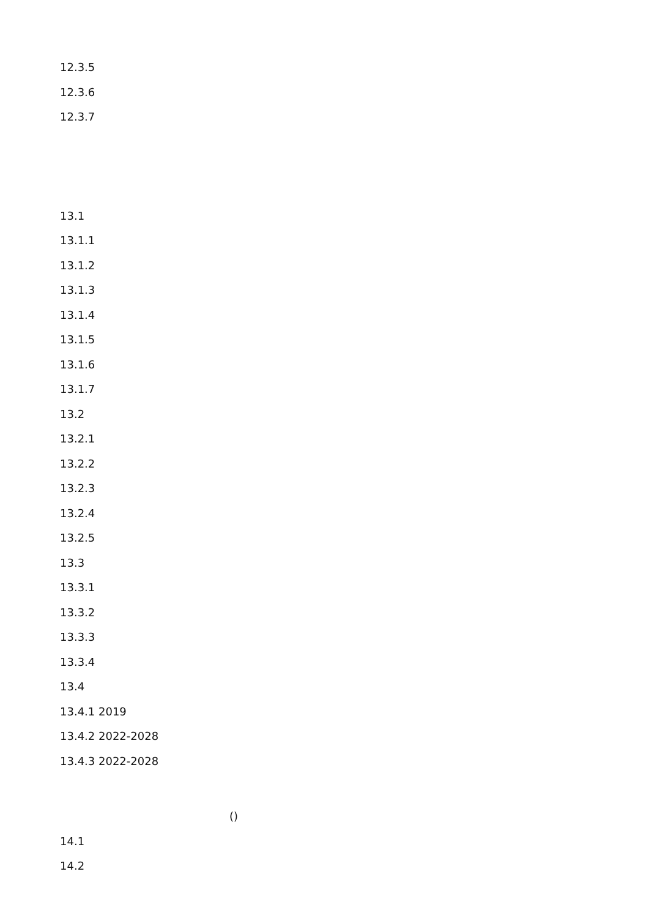12.3.5
12.3.6
12.3.7
13.1
13.1.1
13.1.2
13.1.3
13.1.4
13.1.5
13.1.6
13.1.7
13.2
13.2.1
13.2.2
13.2.3
13.2.4
13.2.5
13.3
13.3.1
13.3.2
13.3.3
13.3.4
13.4
13.4.1 2019
13.4.2 2022-2028
13.4.3 2022-2028
()
14.1
14.2